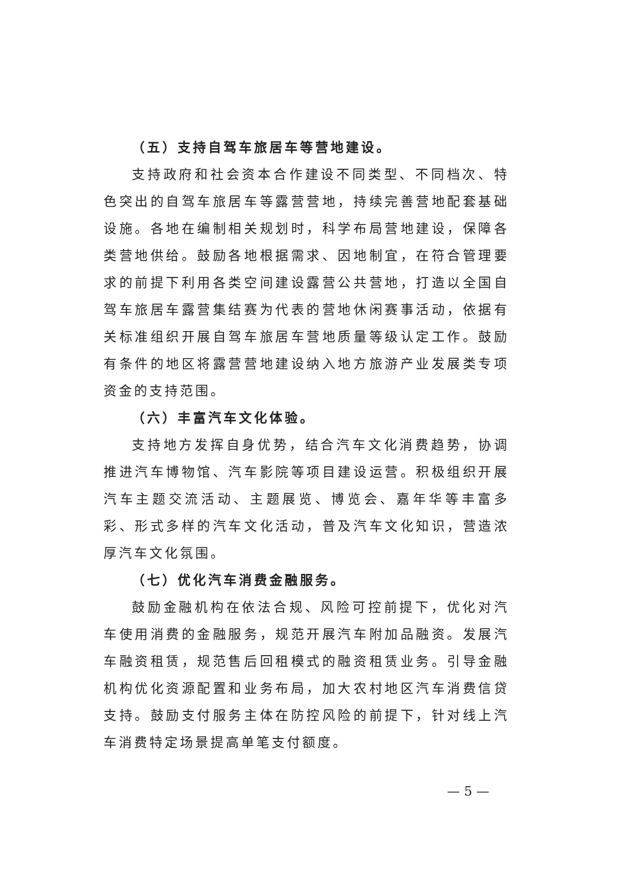（五）支持自驾车旅居车等营地建设。
支持政府和社会资本合作建设不同类型、不同档次、特色突出的自驾车旅居车等露营营地，持续完善营地配套基础设施。各地在编制相关规划时，科学布局营地建设，保障各类营地供给。鼓励各地根据需求、因地制宜，在符合管理要求的前提下利用各类空间建设露营公共营地，打造以全国自驾车旅居车露营集结赛为代表的营地休闲赛事活动，依据有关标准组织开展自驾车旅居车营地质量等级认定工作。鼓励有条件的地区将露营营地建设纳入地方旅游产业发展类专项资金的支持范围。
（六）丰富汽车文化体验。
支持地方发挥自身优势，结合汽车文化消费趋势，协调推进汽车博物馆、汽车影院等项目建设运营。积极组织开展汽车主题交流活动、主题展览、博览会、嘉年华等丰富多彩、形式多样的汽车文化活动，普及汽车文化知识，营造浓厚汽车文化氛围。
（七）优化汽车消费金融服务。
鼓励金融机构在依法合规、风险可控前提下，优化对汽车使用消费的金融服务，规范开展汽车附加品融资。发展汽车融资租赁，规范售后回租模式的融资租赁业务。引导金融机构优化资源配置和业务布局，加大农村地区汽车消费信贷支持。鼓励支付服务主体在防控风险的前提下，针对线上汽车消费特定场景提高单笔支付额度。
— 5 —